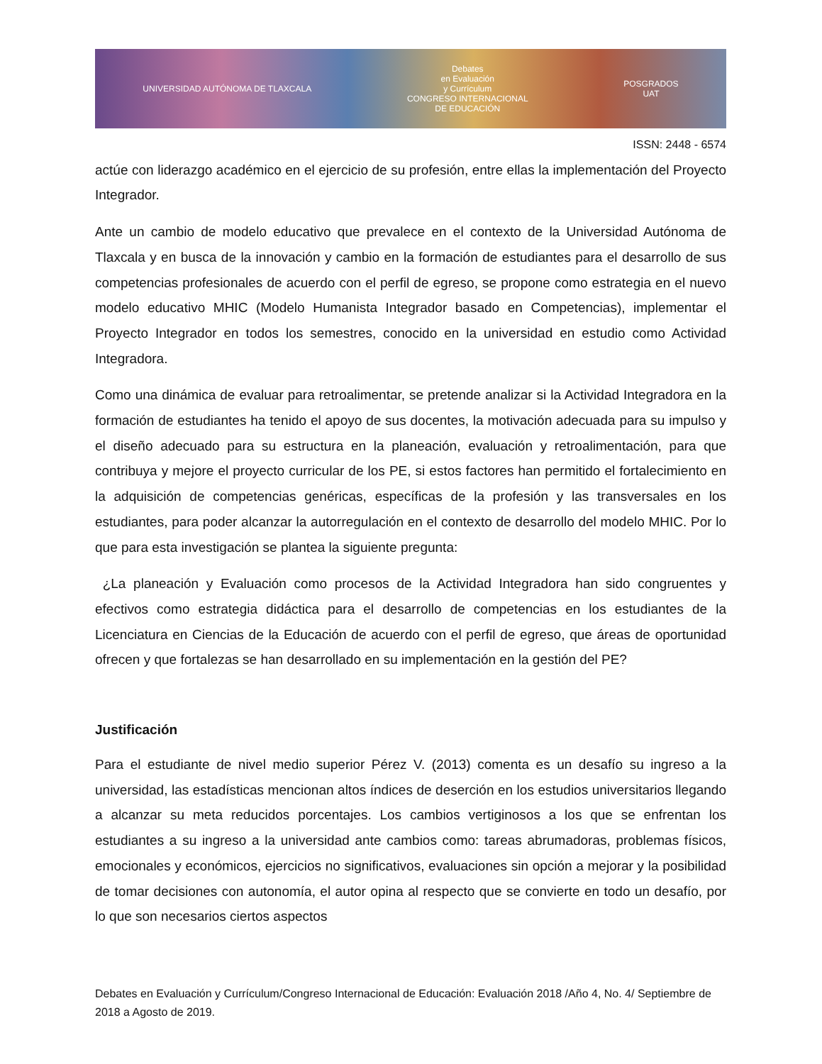UNIVERSIDAD AUTÓNOMA DE TLAXCALA Debates
en Evaluación
y Currículum
CONGRESO INTERNACIONAL
DE EDUCACIÓN POSGRADOS
UAT
ISSN: 2448 - 6574
actúe con liderazgo académico en el ejercicio de su profesión, entre ellas la implementación del Proyecto Integrador.
Ante un cambio de modelo educativo que prevalece en el contexto de la Universidad Autónoma de Tlaxcala y en busca de la innovación y cambio en la formación de estudiantes para el desarrollo de sus competencias profesionales de acuerdo con el perfil de egreso, se propone como estrategia en el nuevo modelo educativo MHIC (Modelo Humanista Integrador basado en Competencias), implementar el Proyecto Integrador en todos los semestres, conocido en la universidad en estudio como Actividad Integradora.
Como una dinámica de evaluar para retroalimentar, se pretende analizar si la Actividad Integradora en la formación de estudiantes ha tenido el apoyo de sus docentes, la motivación adecuada para su impulso y el diseño adecuado para su estructura en la planeación, evaluación y retroalimentación, para que contribuya y mejore el proyecto curricular de los PE, si estos factores han permitido el fortalecimiento en la adquisición de competencias genéricas, específicas de la profesión y las transversales en los estudiantes, para poder alcanzar la autorregulación en el contexto de desarrollo del modelo MHIC. Por lo que para esta investigación se plantea la siguiente pregunta:
¿La planeación y Evaluación como procesos de la Actividad Integradora han sido congruentes y efectivos como estrategia didáctica para el desarrollo de competencias en los estudiantes de la Licenciatura en Ciencias de la Educación de acuerdo con el perfil de egreso, que áreas de oportunidad ofrecen y que fortalezas se han desarrollado en su implementación en la gestión del PE?
Justificación
Para el estudiante de nivel medio superior Pérez V. (2013) comenta es un desafío su ingreso a la universidad, las estadísticas mencionan altos índices de deserción en los estudios universitarios llegando a alcanzar su meta reducidos porcentajes. Los cambios vertiginosos a los que se enfrentan los estudiantes a su ingreso a la universidad ante cambios como: tareas abrumadoras, problemas físicos, emocionales y económicos, ejercicios no significativos, evaluaciones sin opción a mejorar y la posibilidad de tomar decisiones con autonomía, el autor opina al respecto que se convierte en todo un desafío, por lo que son necesarios ciertos aspectos
Debates en Evaluación y Currículum/Congreso Internacional de Educación: Evaluación 2018 /Año 4, No. 4/ Septiembre de 2018 a Agosto de 2019.